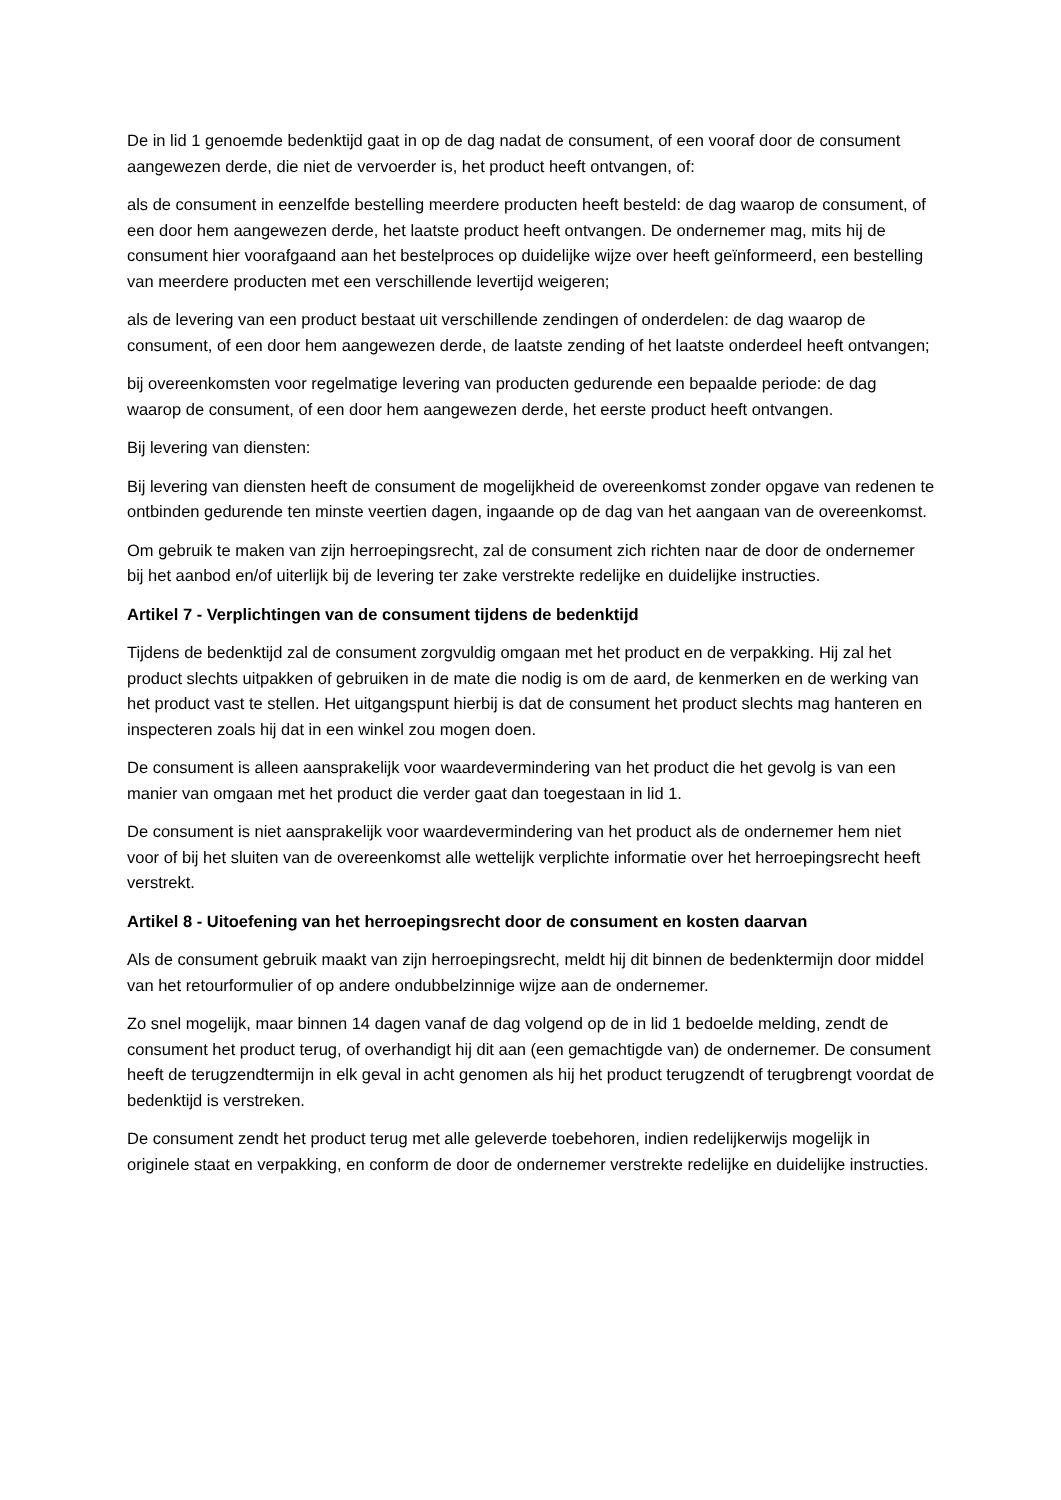De in lid 1 genoemde bedenktijd gaat in op de dag nadat de consument, of een vooraf door de consument aangewezen derde, die niet de vervoerder is, het product heeft ontvangen, of:
als de consument in eenzelfde bestelling meerdere producten heeft besteld: de dag waarop de consument, of een door hem aangewezen derde, het laatste product heeft ontvangen. De ondernemer mag, mits hij de consument hier voorafgaand aan het bestelproces op duidelijke wijze over heeft geïnformeerd, een bestelling van meerdere producten met een verschillende levertijd weigeren;
als de levering van een product bestaat uit verschillende zendingen of onderdelen: de dag waarop de consument, of een door hem aangewezen derde, de laatste zending of het laatste onderdeel heeft ontvangen;
bij overeenkomsten voor regelmatige levering van producten gedurende een bepaalde periode: de dag waarop de consument, of een door hem aangewezen derde, het eerste product heeft ontvangen.
Bij levering van diensten:
Bij levering van diensten heeft de consument de mogelijkheid de overeenkomst zonder opgave van redenen te ontbinden gedurende ten minste veertien dagen, ingaande op de dag van het aangaan van de overeenkomst.
Om gebruik te maken van zijn herroepingsrecht, zal de consument zich richten naar de door de ondernemer bij het aanbod en/of uiterlijk bij de levering ter zake verstrekte redelijke en duidelijke instructies.
Artikel 7 - Verplichtingen van de consument tijdens de bedenktijd
Tijdens de bedenktijd zal de consument zorgvuldig omgaan met het product en de verpakking. Hij zal het product slechts uitpakken of gebruiken in de mate die nodig is om de aard, de kenmerken en de werking van het product vast te stellen. Het uitgangspunt hierbij is dat de consument het product slechts mag hanteren en inspecteren zoals hij dat in een winkel zou mogen doen.
De consument is alleen aansprakelijk voor waardevermindering van het product die het gevolg is van een manier van omgaan met het product die verder gaat dan toegestaan in lid 1.
De consument is niet aansprakelijk voor waardevermindering van het product als de ondernemer hem niet voor of bij het sluiten van de overeenkomst alle wettelijk verplichte informatie over het herroepingsrecht heeft verstrekt.
Artikel 8 - Uitoefening van het herroepingsrecht door de consument en kosten daarvan
Als de consument gebruik maakt van zijn herroepingsrecht, meldt hij dit binnen de bedenktermijn door middel van het retourformulier of op andere ondubbelzinnige wijze aan de ondernemer.
Zo snel mogelijk, maar binnen 14 dagen vanaf de dag volgend op de in lid 1 bedoelde melding, zendt de consument het product terug, of overhandigt hij dit aan (een gemachtigde van) de ondernemer. De consument heeft de terugzendtermijn in elk geval in acht genomen als hij het product terugzendt of terugbrengt voordat de bedenktijd is verstreken.
De consument zendt het product terug met alle geleverde toebehoren, indien redelijkerwijs mogelijk in originele staat en verpakking, en conform de door de ondernemer verstrekte redelijke en duidelijke instructies.